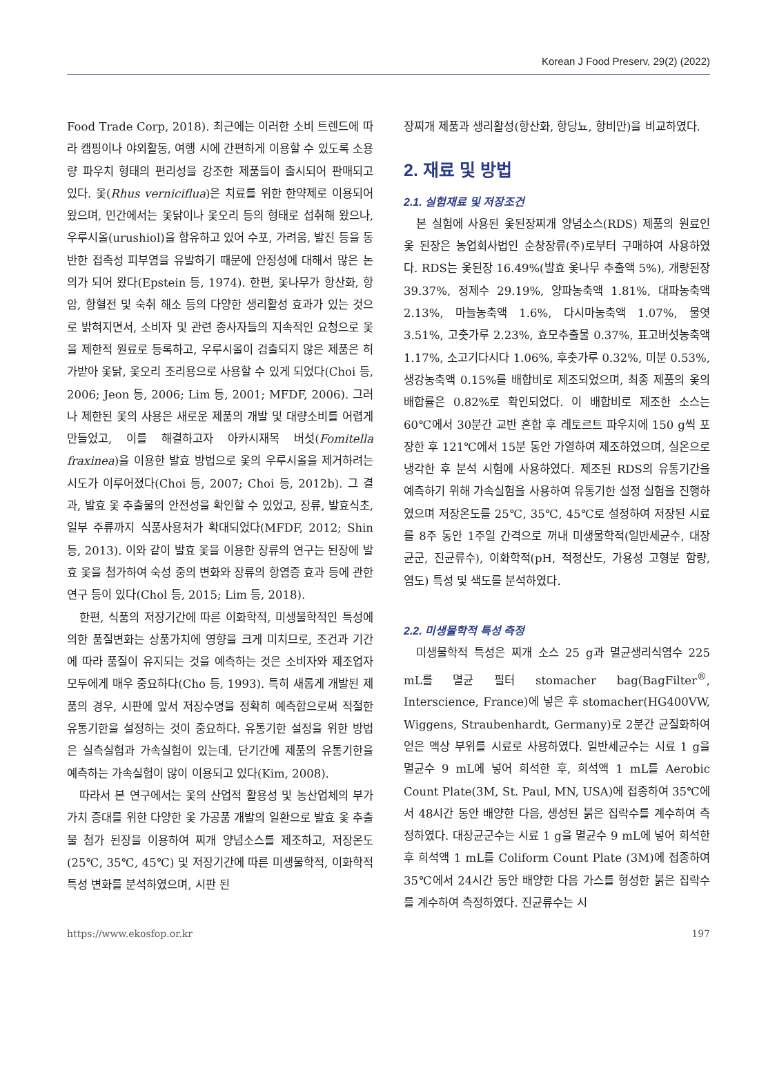Korean J Food Preserv, 29(2) (2022)
Food Trade Corp, 2018). 최근에는 이러한 소비 트렌드에 따라 캠핑이나 야외활동, 여행 시에 간편하게 이용할 수 있도록 소용량 파우치 형태의 편리성을 강조한 제품들이 출시되어 판매되고 있다. 옻(Rhus verniciflua)은 치료를 위한 한약제로 이용되어 왔으며, 민간에서는 옻닭이나 옻오리 등의 형태로 섭취해 왔으나, 우루시올(urushiol)을 함유하고 있어 수포, 가려움, 발진 등을 동반한 접촉성 피부염을 유발하기 때문에 안정성에 대해서 많은 논의가 되어 왔다(Epstein 등, 1974). 한편, 옻나무가 항산화, 항암, 항혈전 및 숙취 해소 등의 다양한 생리활성 효과가 있는 것으로 밝혀지면서, 소비자 및 관련 종사자들의 지속적인 요청으로 옻을 제한적 원료로 등록하고, 우루시올이 검출되지 않은 제품은 허가받아 옻닭, 옻오리 조리용으로 사용할 수 있게 되었다(Choi 등, 2006; Jeon 등, 2006; Lim 등, 2001; MFDF, 2006). 그러나 제한된 옻의 사용은 새로운 제품의 개발 및 대량소비를 어렵게 만들었고, 이를 해결하고자 아카시재목 버섯(Fomitella fraxinea)을 이용한 발효 방법으로 옻의 우루시올을 제거하려는 시도가 이루어졌다(Choi 등, 2007; Choi 등, 2012b). 그 결과, 발효 옻 추출물의 안전성을 확인할 수 있었고, 장류, 발효식초, 일부 주류까지 식품사용처가 확대되었다(MFDF, 2012; Shin 등, 2013). 이와 같이 발효 옻을 이용한 장류의 연구는 된장에 발효 옻을 첨가하여 숙성 중의 변화와 장류의 항염증 효과 등에 관한 연구 등이 있다(Chol 등, 2015; Lim 등, 2018).
한편, 식품의 저장기간에 따른 이화학적, 미생물학적인 특성에 의한 품질변화는 상품가치에 영향을 크게 미치므로, 조건과 기간에 따라 품질이 유지되는 것을 예측하는 것은 소비자와 제조업자 모두에게 매우 중요하다(Cho 등, 1993). 특히 새롭게 개발된 제품의 경우, 시판에 앞서 저장수명을 정확히 예측함으로써 적절한 유통기한을 설정하는 것이 중요하다. 유통기한 설정을 위한 방법은 실측실험과 가속실험이 있는데, 단기간에 제품의 유통기한을 예측하는 가속실험이 많이 이용되고 있다(Kim, 2008).
따라서 본 연구에서는 옻의 산업적 활용성 및 농산업체의 부가가치 증대를 위한 다양한 옻 가공품 개발의 일환으로 발효 옻 추출물 첨가 된장을 이용하여 찌개 양념소스를 제조하고, 저장온도(25℃, 35℃, 45℃) 및 저장기간에 따른 미생물학적, 이화학적 특성 변화를 분석하였으며, 시판 된
장찌개 제품과 생리활성(항산화, 항당뇨, 항비만)을 비교하였다.
2. 재료 및 방법
2.1. 실험재료 및 저장조건
본 실험에 사용된 옻된장찌개 양념소스(RDS) 제품의 원료인 옻 된장은 농업회사법인 순창장류(주)로부터 구매하여 사용하였다. RDS는 옻된장 16.49%(발효 옻나무 추출액 5%), 개량된장 39.37%, 정제수 29.19%, 양파농축액 1.81%, 대파농축액 2.13%, 마늘농축액 1.6%, 다시마농축액 1.07%, 물엿 3.51%, 고춧가루 2.23%, 효모추출물 0.37%, 표고버섯농축액 1.17%, 소고기다시다 1.06%, 후춧가루 0.32%, 미분 0.53%, 생강농축액 0.15%를 배합비로 제조되었으며, 최종 제품의 옻의 배합률은 0.82%로 확인되었다. 이 배합비로 제조한 소스는 60℃에서 30분간 교반 혼합 후 레토르트 파우치에 150 g씩 포장한 후 121℃에서 15분 동안 가열하여 제조하였으며, 실온으로 냉각한 후 분석 시험에 사용하였다. 제조된 RDS의 유통기간을 예측하기 위해 가속실험을 사용하여 유통기한 설정 실험을 진행하였으며 저장온도를 25℃, 35℃, 45℃로 설정하여 저장된 시료를 8주 동안 1주일 간격으로 꺼내 미생물학적(일반세균수, 대장균군, 진균류수), 이화학적(pH, 적정산도, 가용성 고형분 함량, 염도) 특성 및 색도를 분석하였다.
2.2. 미생물학적 특성 측정
미생물학적 특성은 찌개 소스 25 g과 멸균생리식염수 225 mL를 멸균 필터 stomacher bag(BagFilter<sup>®</sup>, Interscience, France)에 넣은 후 stomacher(HG400VW, Wiggens, Straubenhardt, Germany)로 2분간 균질화하여 얻은 액상 부위를 시료로 사용하였다. 일반세균수는 시료 1 g을 멸균수 9 mL에 넣어 희석한 후, 희석액 1 mL를 Aerobic Count Plate(3M, St. Paul, MN, USA)에 접종하여 35℃에서 48시간 동안 배양한 다음, 생성된 붉은 집락수를 계수하여 측정하였다. 대장균군수는 시료 1 g을 멸균수 9 mL에 넣어 희석한 후 희석액 1 mL를 Coliform Count Plate (3M)에 접종하여 35℃에서 24시간 동안 배양한 다음 가스를 형성한 붉은 집락수를 계수하여 측정하였다. 진균류수는 시
https://www.ekosfop.or.kr 197